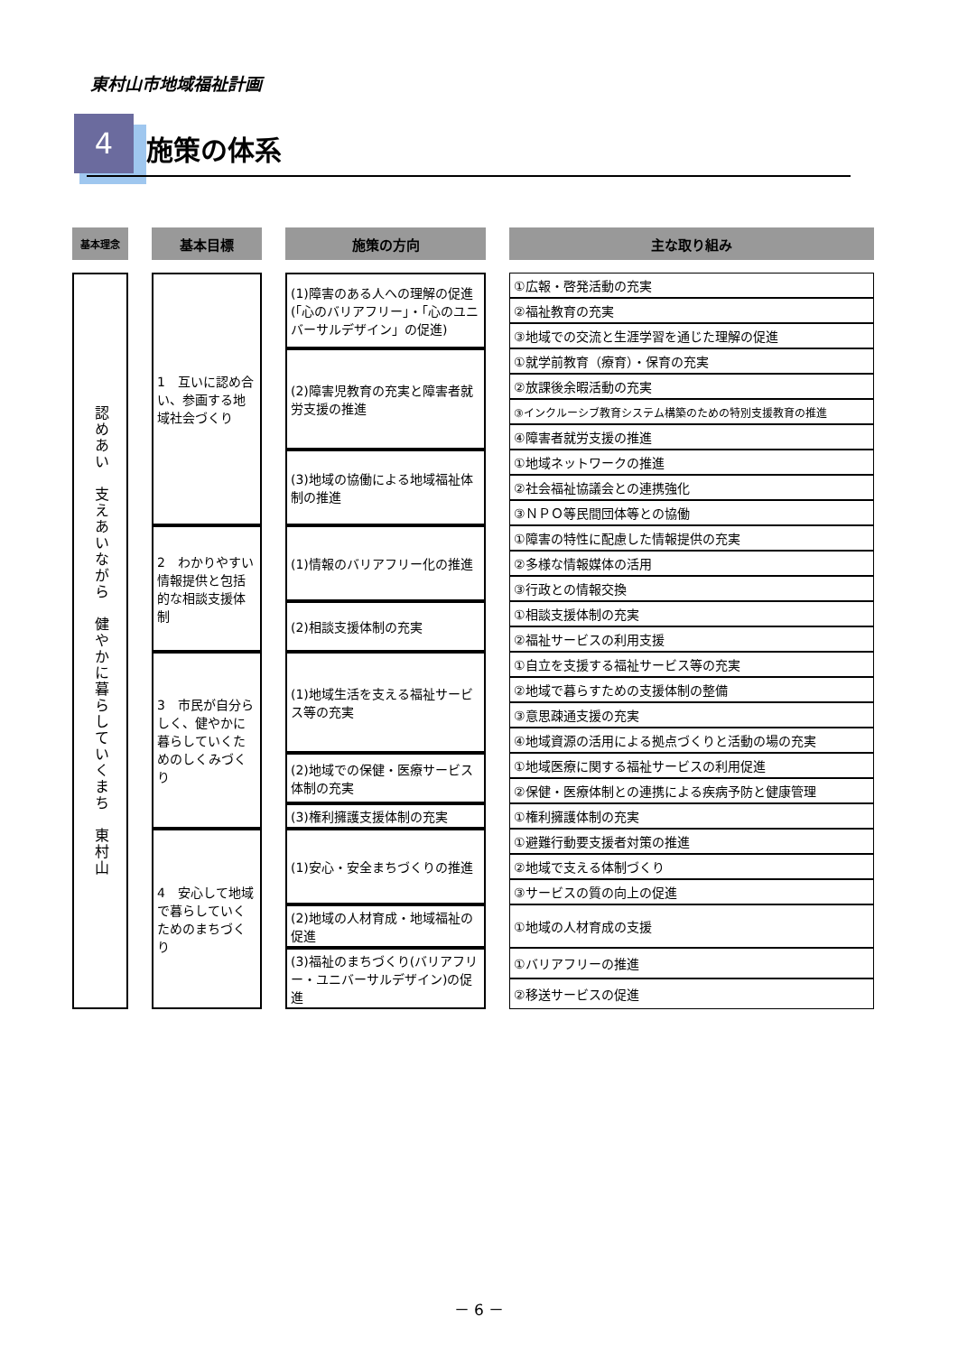東村山市地域福祉計画
4 施策の体系
| 基本理念 | | 基本目標 | | 施策の方向 | | 主な取り組み |
| 認めあい 支えあいながら 健やかに暮らしていくまち 東村山 | | 1 互いに認め合い、参画する地域社会づくり | | (1)障害のある人への理解の促進(「心のバリアフリー」・「心のユニバーサルデザイン」の促進) | | ①広報・啓発活動の充実 |
| | | | | | | ②福祉教育の充実 |
| | | | | | | ③地域での交流と生涯学習を通じた理解の促進 |
| | | | | (2)障害児教育の充実と障害者就労支援の推進 | | ①就学前教育（療育）・保育の充実 |
| | | | | | | ②放課後余暇活動の充実 |
| | | | | | | ③インクルーシブ教育システム構築のための特別支援教育の推進 |
| | | | | | | ④障害者就労支援の推進 |
| | | | | (3)地域の協働による地域福祉体制の推進 | | ①地域ネットワークの推進 |
| | | | | | | ②社会福祉協議会との連携強化 |
| | | | | | | ③ＮＰＯ等民間団体等との協働 |
| | | 2 わかりやすい情報提供と包括的な相談支援体制 | | (1)情報のバリアフリー化の推進 | | ①障害の特性に配慮した情報提供の充実 |
| | | | | | | ②多様な情報媒体の活用 |
| | | | | | | ③行政との情報交換 |
| | | | | (2)相談支援体制の充実 | | ①相談支援体制の充実 |
| | | | | | | ②福祉サービスの利用支援 |
| | | 3 市民が自分らしく、健やかに暮らしていくためのしくみづくり | | (1)地域生活を支える福祉サービス等の充実 | | ①自立を支援する福祉サービス等の充実 |
| | | | | | | ②地域で暮らすための支援体制の整備 |
| | | | | | | ③意思疎通支援の充実 |
| | | | | | | ④地域資源の活用による拠点づくりと活動の場の充実 |
| | | | | (2)地域での保健・医療サービス体制の充実 | | ①地域医療に関する福祉サービスの利用促進 |
| | | | | | | ②保健・医療体制との連携による疾病予防と健康管理 |
| | | | | (3)権利擁護支援体制の充実 | | ①権利擁護体制の充実 |
| | | 4 安心して地域で暮らしていくためのまちづくり | | (1)安心・安全まちづくりの推進 | | ①避難行動要支援者対策の推進 |
| | | | | | | ②地域で支える体制づくり |
| | | | | | | ③サービスの質の向上の促進 |
| | | | | (2)地域の人材育成・地域福祉の促進 | | ①地域の人材育成の支援 |
| | | | | (3)福祉のまちづくり(バリアフリー・ユニバーサルデザイン)の促進 | | ①バリアフリーの推進 |
| | | | | | | ②移送サービスの促進 |
－ 6 －